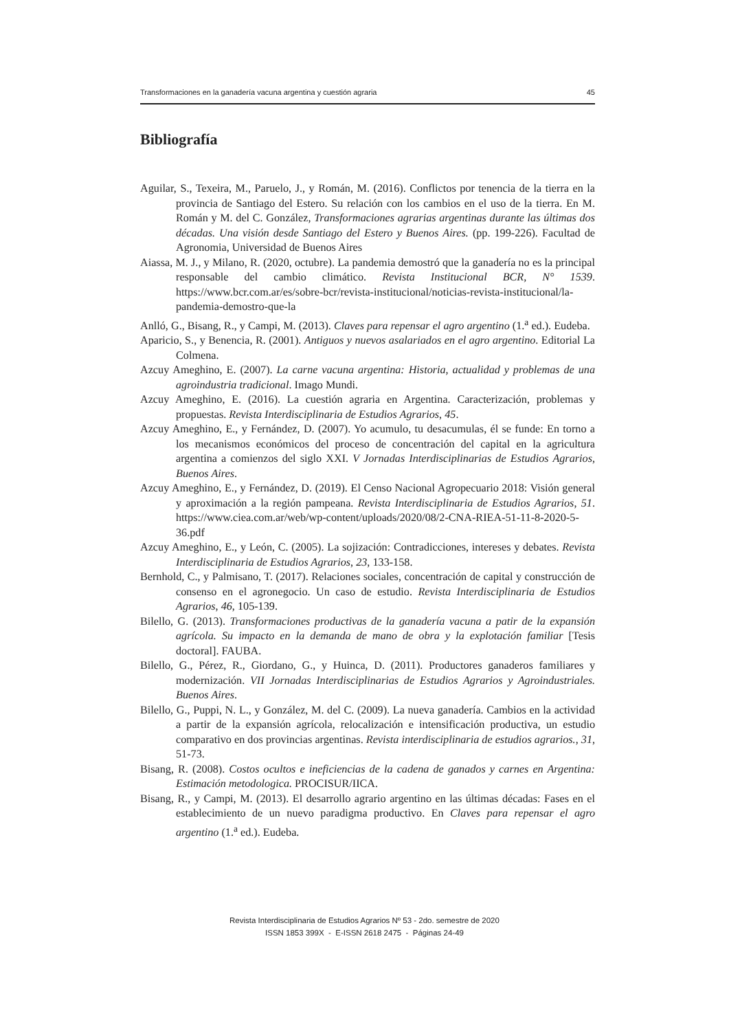Transformaciones en la ganadería vacuna argentina y cuestión agraria 45
Bibliografía
Aguilar, S., Texeira, M., Paruelo, J., y Román, M. (2016). Conflictos por tenencia de la tierra en la provincia de Santiago del Estero. Su relación con los cambios en el uso de la tierra. En M. Román y M. del C. González, Transformaciones agrarias argentinas durante las últimas dos décadas. Una visión desde Santiago del Estero y Buenos Aires. (pp. 199-226). Facultad de Agronomia, Universidad de Buenos Aires
Aiassa, M. J., y Milano, R. (2020, octubre). La pandemia demostró que la ganadería no es la principal responsable del cambio climático. Revista Institucional BCR, N° 1539. https://www.bcr.com.ar/es/sobre-bcr/revista-institucional/noticias-revista-institucional/la-pandemia-demostro-que-la
Anlló, G., Bisang, R., y Campi, M. (2013). Claves para repensar el agro argentino (1.<sup>a</sup> ed.). Eudeba.
Aparicio, S., y Benencia, R. (2001). Antiguos y nuevos asalariados en el agro argentino. Editorial La Colmena.
Azcuy Ameghino, E. (2007). La carne vacuna argentina: Historia, actualidad y problemas de una agroindustria tradicional. Imago Mundi.
Azcuy Ameghino, E. (2016). La cuestión agraria en Argentina. Caracterización, problemas y propuestas. Revista Interdisciplinaria de Estudios Agrarios, 45.
Azcuy Ameghino, E., y Fernández, D. (2007). Yo acumulo, tu desacumulas, él se funde: En torno a los mecanismos económicos del proceso de concentración del capital en la agricultura argentina a comienzos del siglo XXI. V Jornadas Interdisciplinarias de Estudios Agrarios, Buenos Aires.
Azcuy Ameghino, E., y Fernández, D. (2019). El Censo Nacional Agropecuario 2018: Visión general y aproximación a la región pampeana. Revista Interdisciplinaria de Estudios Agrarios, 51. https://www.ciea.com.ar/web/wp-content/uploads/2020/08/2-CNA-RIEA-51-11-8-2020-5-36.pdf
Azcuy Ameghino, E., y León, C. (2005). La sojización: Contradicciones, intereses y debates. Revista Interdisciplinaria de Estudios Agrarios, 23, 133-158.
Bernhold, C., y Palmisano, T. (2017). Relaciones sociales, concentración de capital y construcción de consenso en el agronegocio. Un caso de estudio. Revista Interdisciplinaria de Estudios Agrarios, 46, 105-139.
Bilello, G. (2013). Transformaciones productivas de la ganadería vacuna a patir de la expansión agrícola. Su impacto en la demanda de mano de obra y la explotación familiar [Tesis doctoral]. FAUBA.
Bilello, G., Pérez, R., Giordano, G., y Huinca, D. (2011). Productores ganaderos familiares y modernización. VII Jornadas Interdisciplinarias de Estudios Agrarios y Agroindustriales. Buenos Aires.
Bilello, G., Puppi, N. L., y González, M. del C. (2009). La nueva ganadería. Cambios en la actividad a partir de la expansión agrícola, relocalización e intensificación productiva, un estudio comparativo en dos provincias argentinas. Revista interdisciplinaria de estudios agrarios., 31, 51-73.
Bisang, R. (2008). Costos ocultos e ineficiencias de la cadena de ganados y carnes en Argentina: Estimación metodologica. PROCISUR/IICA.
Bisang, R., y Campi, M. (2013). El desarrollo agrario argentino en las últimas décadas: Fases en el establecimiento de un nuevo paradigma productivo. En Claves para repensar el agro argentino (1.<sup>a</sup> ed.). Eudeba.
Revista Interdisciplinaria de Estudios Agrarios Nº 53 - 2do. semestre de 2020
ISSN 1853 399X - E-ISSN 2618 2475 - Páginas 24-49